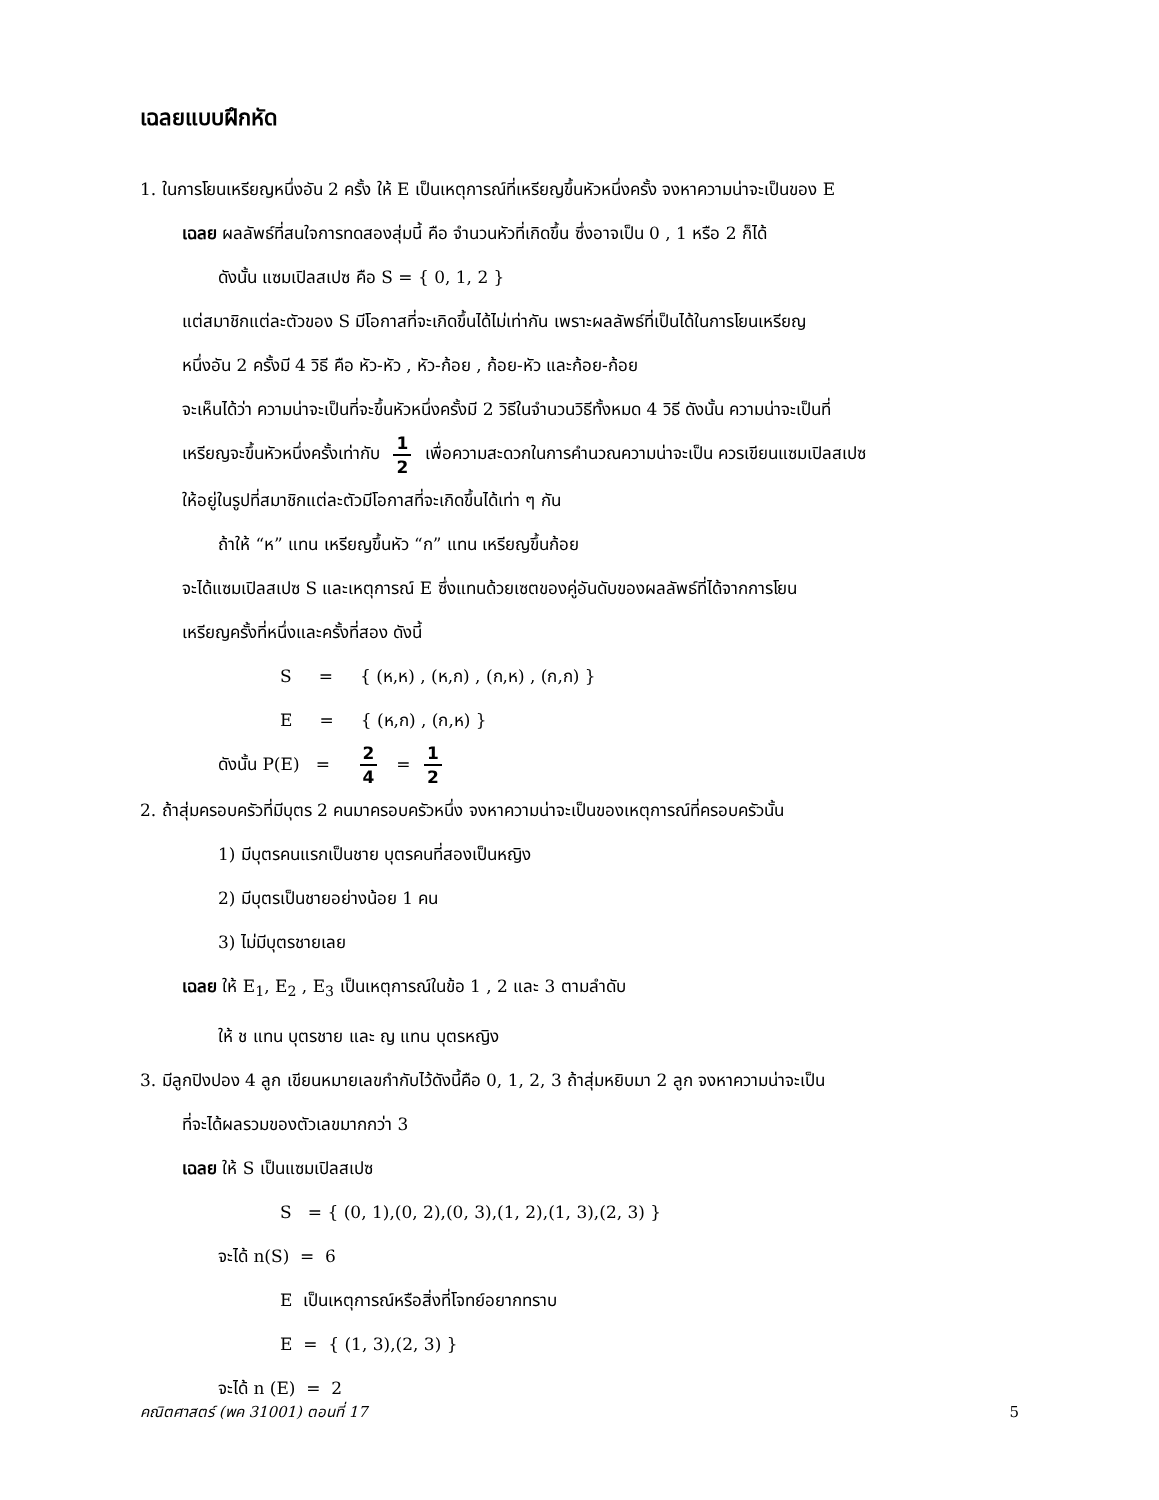เฉลยแบบฝึกหัด
1. ในการโยนเหรียญหนึ่งอัน 2 ครั้ง ให้ E เป็นเหตุการณ์ที่เหรียญขึ้นหัวหนึ่งครั้ง จงหาความน่าจะเป็นของ E
เฉลย ผลลัพธ์ที่สนใจการทดสองสุ่มนี้ คือ จำนวนหัวที่เกิดขึ้น ซึ่งอาจเป็น 0 , 1 หรือ 2 ก็ได้
ดังนั้น แซมเปิลสเปซ คือ S = { 0, 1, 2 }
แต่สมาชิกแต่ละตัวของ S มีโอกาสที่จะเกิดขึ้นได้ไม่เท่ากัน เพราะผลลัพธ์ที่เป็นได้ในการโยนเหรียญ
หนึ่งอัน 2 ครั้งมี 4 วิธี คือ หัว-หัว , หัว-ก้อย , ก้อย-หัว และก้อย-ก้อย
จะเห็นได้ว่า ความน่าจะเป็นที่จะขึ้นหัวหนึ่งครั้งมี 2 วิธีในจำนวนวิธีทั้งหมด 4 วิธี ดังนั้น ความน่าจะเป็นที่
เหรียญจะขึ้นหัวหนึ่งครั้งเท่ากับ 1 2 เพื่อความสะดวกในการคำนวณความน่าจะเป็น ควรเขียนแซมเปิลสเปซ
ให้อยู่ในรูปที่สมาชิกแต่ละตัวมีโอกาสที่จะเกิดขึ้นได้เท่า ๆ กัน
ถ้าให้ “ห” แทน เหรียญขึ้นหัว “ก” แทน เหรียญขึ้นก้อย
จะได้แซมเปิลสเปซ S และเหตุการณ์ E ซึ่งแทนด้วยเซตของคู่อันดับของผลลัพธ์ที่ได้จากการโยน
เหรียญครั้งที่หนึ่งและครั้งที่สอง ดังนี้
S = { (ห,ห) , (ห,ก) , (ก,ห) , (ก,ก) }
E = { (ห,ก) , (ก,ห) }
ดังนั้น P(E) = 2 4 = 1 2
2. ถ้าสุ่มครอบครัวที่มีบุตร 2 คนมาครอบครัวหนึ่ง จงหาความน่าจะเป็นของเหตุการณ์ที่ครอบครัวนั้น
1) มีบุตรคนแรกเป็นชาย บุตรคนที่สองเป็นหญิง
2) มีบุตรเป็นชายอย่างน้อย 1 คน
3) ไม่มีบุตรชายเลย
เฉลย ให้ E<sub>1</sub>, E<sub>2</sub> , E<sub>3</sub> เป็นเหตุการณ์ในข้อ 1 , 2 และ 3 ตามลำดับ
ให้ ช แทน บุตรชาย และ ญ แทน บุตรหญิง
3. มีลูกปิงปอง 4 ลูก เขียนหมายเลขกำกับไว้ดังนี้คือ 0, 1, 2, 3 ถ้าสุ่มหยิบมา 2 ลูก จงหาความน่าจะเป็น
ที่จะได้ผลรวมของตัวเลขมากกว่า 3
เฉลย ให้ S เป็นแซมเปิลสเปซ
S = { (0, 1),(0, 2),(0, 3),(1, 2),(1, 3),(2, 3) }
จะได้ n(S) = 6
E เป็นเหตุการณ์หรือสิ่งที่โจทย์อยากทราบ
E = { (1, 3),(2, 3) }
จะได้ n (E) = 2
คณิตศาสตร์ (พค 31001) ตอนที่ 17 5